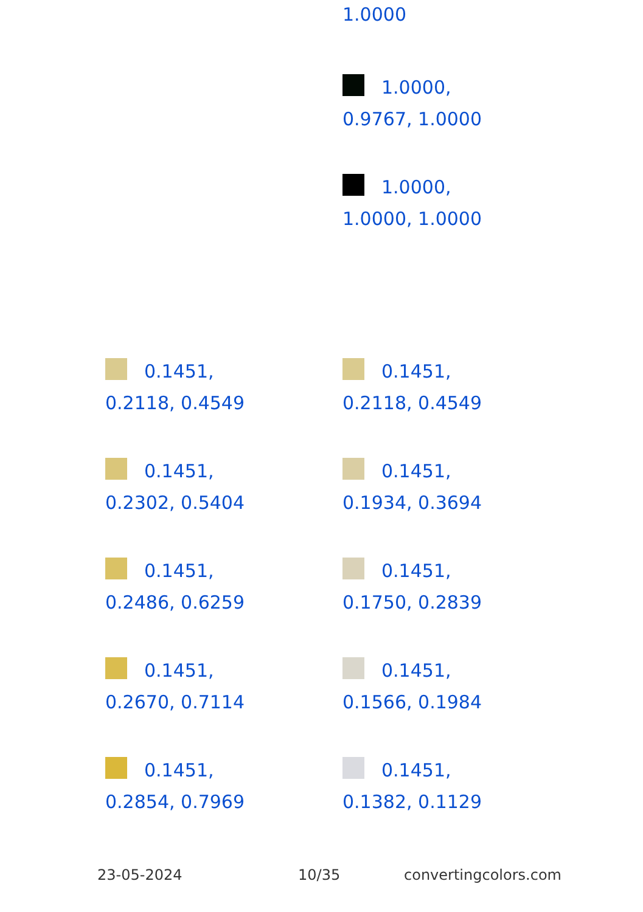1.0000
1.0000, 0.9767, 1.0000
1.0000, 1.0000, 1.0000
0.1451, 0.2118, 0.4549
0.1451, 0.2118, 0.4549
0.1451, 0.2302, 0.5404
0.1451, 0.1934, 0.3694
0.1451, 0.2486, 0.6259
0.1451, 0.1750, 0.2839
0.1451, 0.2670, 0.7114
0.1451, 0.1566, 0.1984
0.1451, 0.2854, 0.7969
0.1451, 0.1382, 0.1129
23-05-2024 10/35 convertingcolors.com